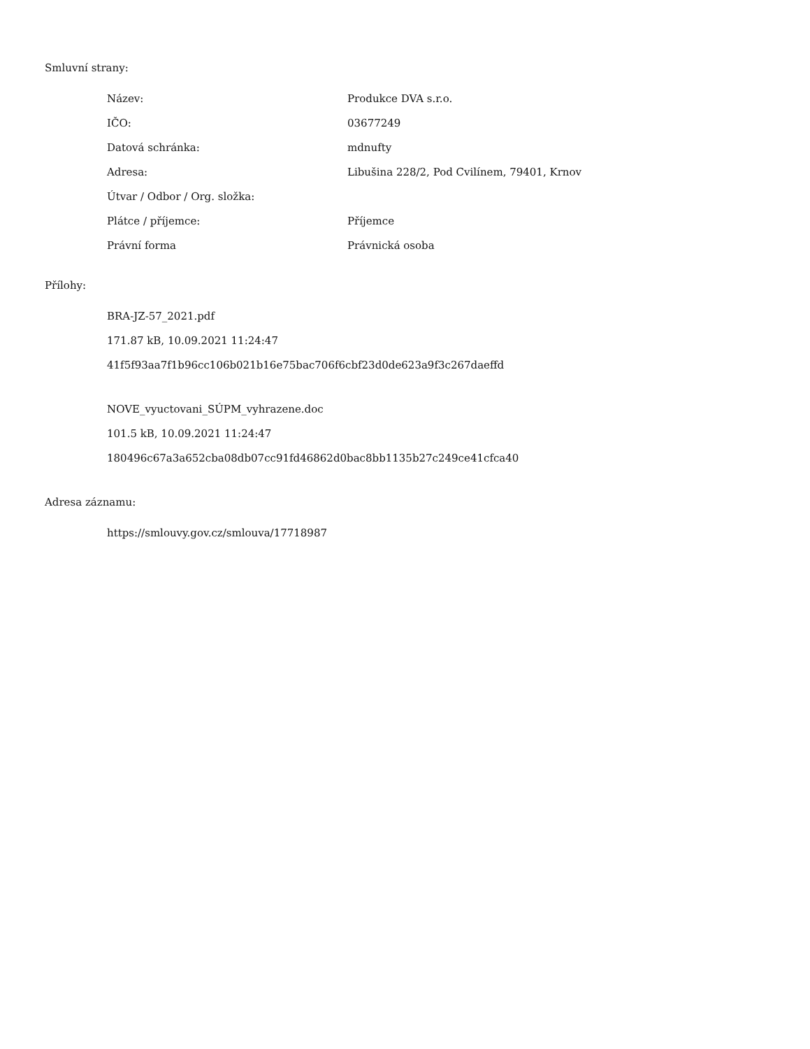Smluvní strany:
| Název: | Produkce DVA s.r.o. |
| IČO: | 03677249 |
| Datová schránka: | mdnufty |
| Adresa: | Libušina 228/2, Pod Cvilínem, 79401, Krnov |
| Útvar / Odbor / Org. složka: | |
| Plátce / příjemce: | Příjemce |
| Právní forma | Právnická osoba |
Přílohy:
BRA-JZ-57_2021.pdf
171.87 kB, 10.09.2021 11:24:47
41f5f93aa7f1b96cc106b021b16e75bac706f6cbf23d0de623a9f3c267daeffd
NOVE_vyuctovani_SÚPM_vyhrazene.doc
101.5 kB, 10.09.2021 11:24:47
180496c67a3a652cba08db07cc91fd46862d0bac8bb1135b27c249ce41cfca40
Adresa záznamu:
https://smlouvy.gov.cz/smlouva/17718987